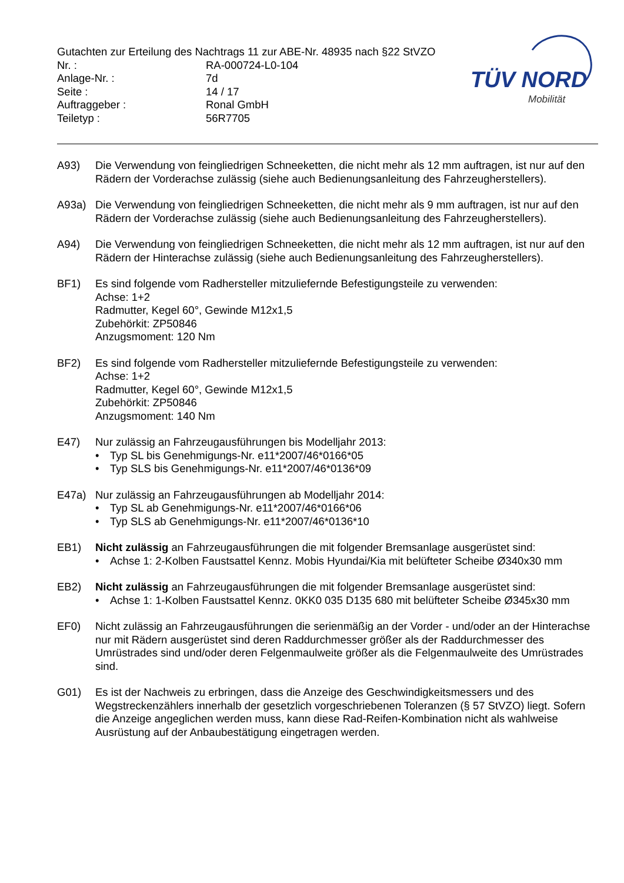Gutachten zur Erteilung des Nachtrags 11 zur ABE-Nr. 48935 nach §22 StVZO
| Nr. : | RA-000724-L0-104 |
| Anlage-Nr. : | 7d |
| Seite : | 14 / 17 |
| Auftraggeber : | Ronal GmbH |
| Teiletyp : | 56R7705 |
TÜV NORD
Mobilität
A93) Die Verwendung von feingliedrigen Schneeketten, die nicht mehr als 12 mm auftragen, ist nur auf den Rädern der Vorderachse zulässig (siehe auch Bedienungsanleitung des Fahrzeugherstellers).
A93a) Die Verwendung von feingliedrigen Schneeketten, die nicht mehr als 9 mm auftragen, ist nur auf den Rädern der Vorderachse zulässig (siehe auch Bedienungsanleitung des Fahrzeugherstellers).
A94) Die Verwendung von feingliedrigen Schneeketten, die nicht mehr als 12 mm auftragen, ist nur auf den Rädern der Hinterachse zulässig (siehe auch Bedienungsanleitung des Fahrzeugherstellers).
BF1) Es sind folgende vom Radhersteller mitzuliefernde Befestigungsteile zu verwenden:
Achse: 1+2
Radmutter, Kegel 60°, Gewinde M12x1,5
Zubehörkit: ZP50846
Anzugsmoment: 120 Nm
BF2) Es sind folgende vom Radhersteller mitzuliefernde Befestigungsteile zu verwenden:
Achse: 1+2
Radmutter, Kegel 60°, Gewinde M12x1,5
Zubehörkit: ZP50846
Anzugsmoment: 140 Nm
E47) Nur zulässig an Fahrzeugausführungen bis Modelljahr 2013:
• Typ SL bis Genehmigungs-Nr. e11*2007/46*0166*05
• Typ SLS bis Genehmigungs-Nr. e11*2007/46*0136*09
E47a) Nur zulässig an Fahrzeugausführungen ab Modelljahr 2014:
• Typ SL ab Genehmigungs-Nr. e11*2007/46*0166*06
• Typ SLS ab Genehmigungs-Nr. e11*2007/46*0136*10
EB1) Nicht zulässig an Fahrzeugausführungen die mit folgender Bremsanlage ausgerüstet sind:
• Achse 1: 2-Kolben Faustsattel Kennz. Mobis Hyundai/Kia mit belüfteter Scheibe Ø340x30 mm
EB2) Nicht zulässig an Fahrzeugausführungen die mit folgender Bremsanlage ausgerüstet sind:
• Achse 1: 1-Kolben Faustsattel Kennz. 0KK0 035 D135 680 mit belüfteter Scheibe Ø345x30 mm
EF0) Nicht zulässig an Fahrzeugausführungen die serienmäßig an der Vorder - und/oder an der Hinterachse nur mit Rädern ausgerüstet sind deren Raddurchmesser größer als der Raddurchmesser des Umrüstrades sind und/oder deren Felgenmaulweite größer als die Felgenmaulweite des Umrüstrades sind.
G01) Es ist der Nachweis zu erbringen, dass die Anzeige des Geschwindigkeitsmessers und des Wegstreckenzählers innerhalb der gesetzlich vorgeschriebenen Toleranzen (§ 57 StVZO) liegt. Sofern die Anzeige angeglichen werden muss, kann diese Rad-Reifen-Kombination nicht als wahlweise Ausrüstung auf der Anbaubestätigung eingetragen werden.